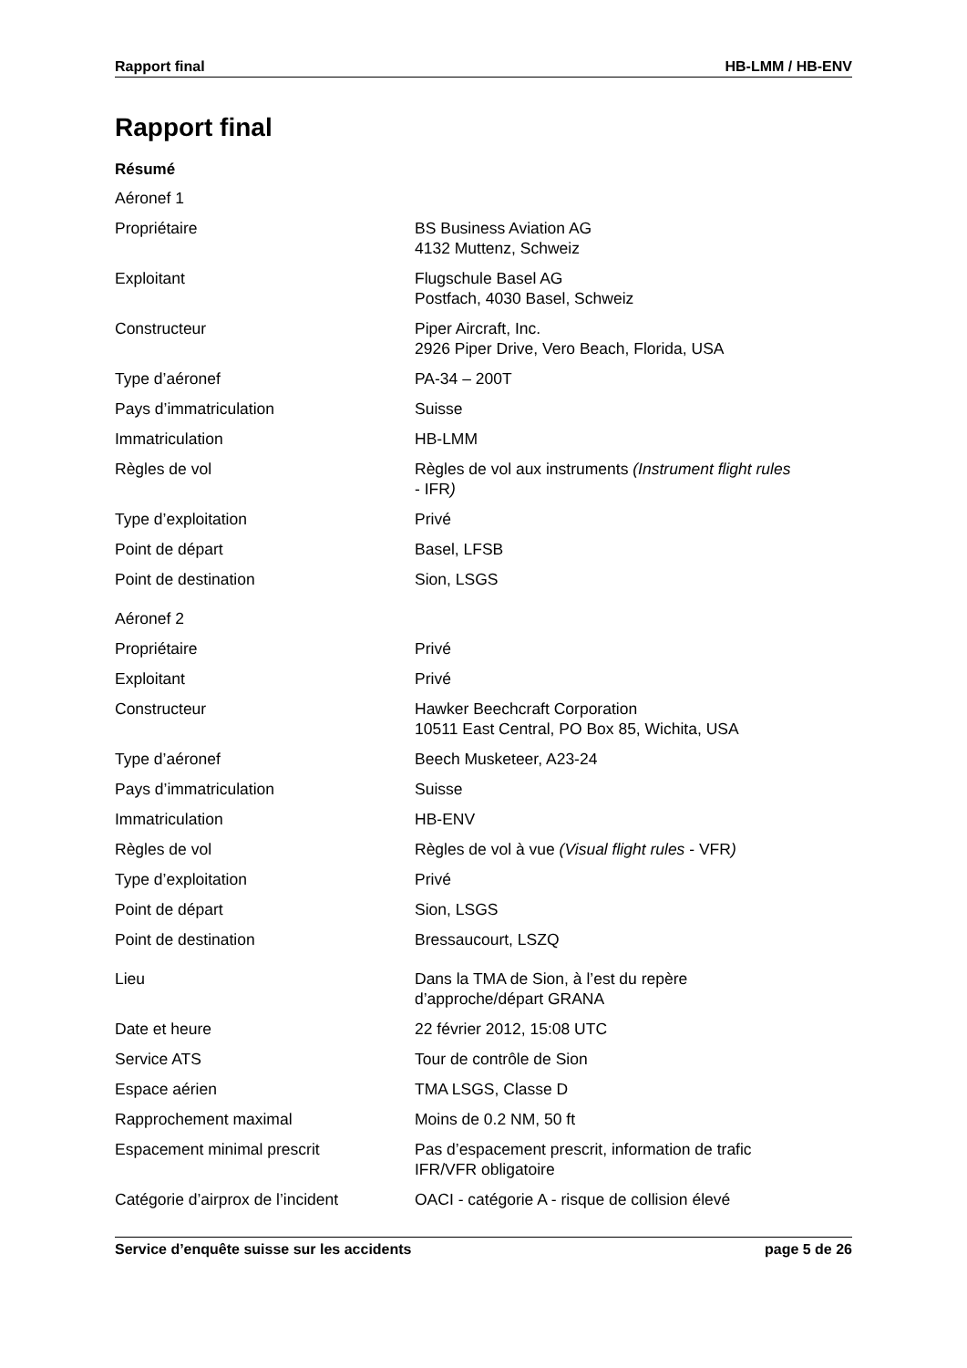Rapport final HB-LMM / HB-ENV
Rapport final
Résumé
| Aéronef 1 | |
| Propriétaire | BS Business Aviation AG 4132 Muttenz, Schweiz |
| Exploitant | Flugschule Basel AG Postfach, 4030 Basel, Schweiz |
| Constructeur | Piper Aircraft, Inc. 2926 Piper Drive, Vero Beach, Florida, USA |
| Type d’aéronef | PA-34 – 200T |
| Pays d’immatriculation | Suisse |
| Immatriculation | HB-LMM |
| Règles de vol | Règles de vol aux instruments (Instrument flight rules - IFR ) |
| Type d’exploitation | Privé |
| Point de départ | Basel, LFSB |
| Point de destination | Sion, LSGS |
| Aéronef 2 | |
| Propriétaire | Privé |
| Exploitant | Privé |
| Constructeur | Hawker Beechcraft Corporation 10511 East Central, PO Box 85, Wichita, USA |
| Type d’aéronef | Beech Musketeer, A23-24 |
| Pays d’immatriculation | Suisse |
| Immatriculation | HB-ENV |
| Règles de vol | Règles de vol à vue (Visual flight rules - VFR ) |
| Type d’exploitation | Privé |
| Point de départ | Sion, LSGS |
| Point de destination | Bressaucourt, LSZQ |
| Lieu | Dans la TMA de Sion, à l’est du repère d’approche/départ GRANA |
| Date et heure | 22 février 2012, 15:08 UTC |
| Service ATS | Tour de contrôle de Sion |
| Espace aérien | TMA LSGS, Classe D |
| Rapprochement maximal | Moins de 0.2 NM, 50 ft |
| Espacement minimal prescrit | Pas d’espacement prescrit, information de trafic IFR/VFR obligatoire |
| Catégorie d’airprox de l’incident | OACI - catégorie A - risque de collision élevé |
Service d’enquête suisse sur les accidents page 5 de 26